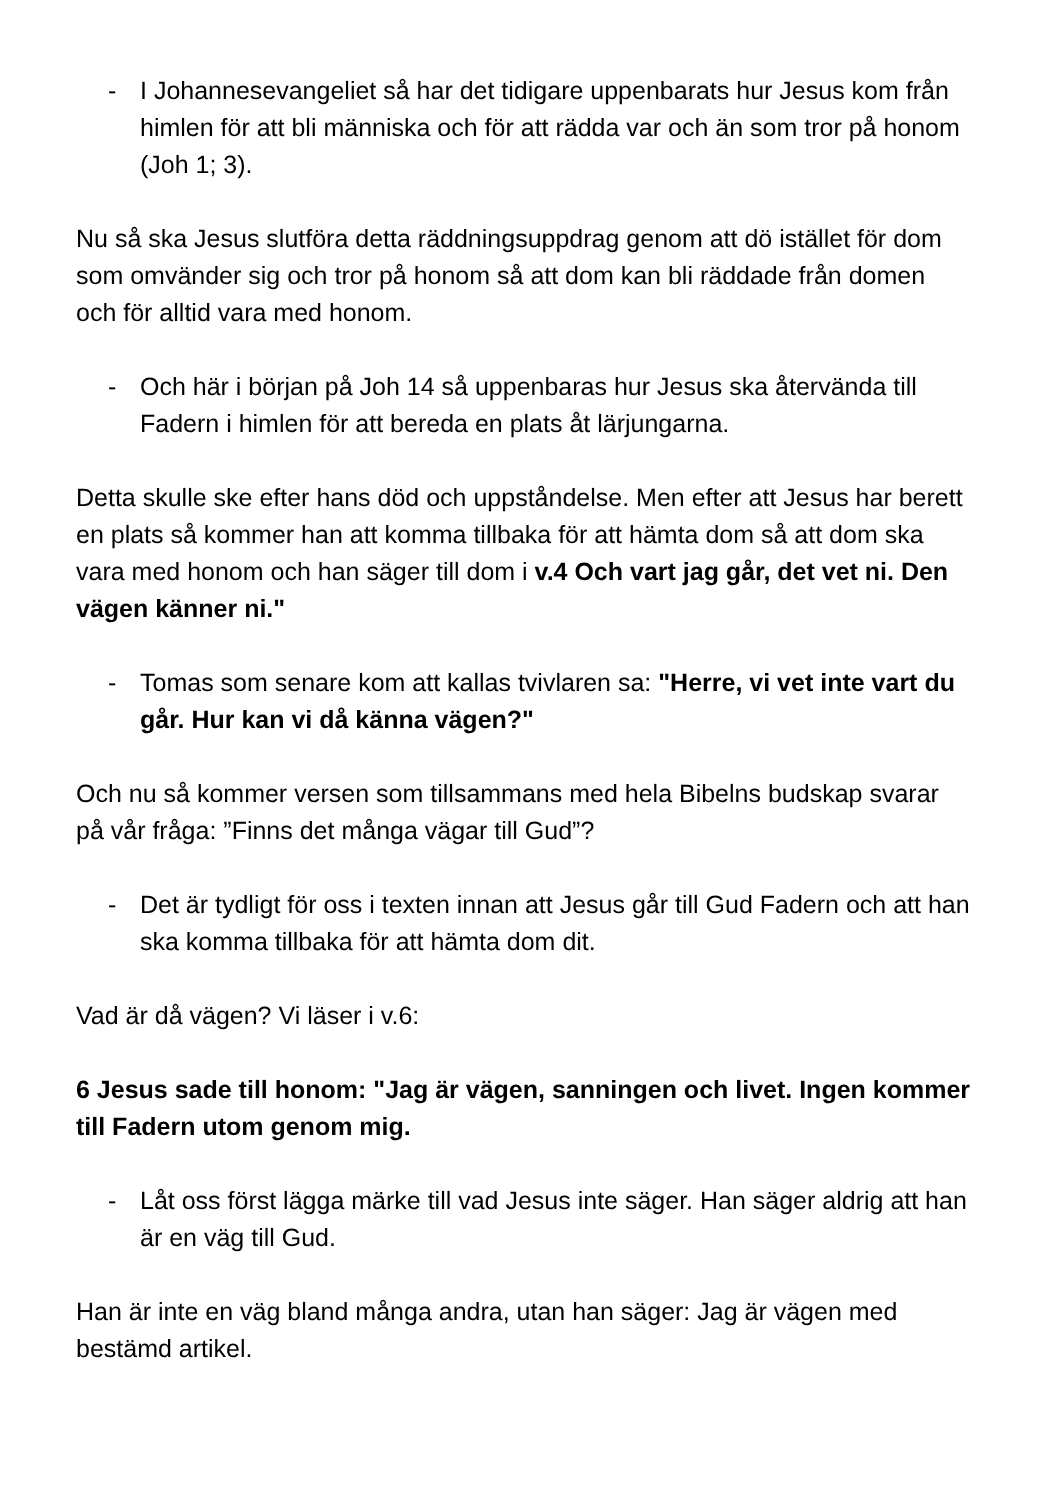- I Johannesevangeliet så har det tidigare uppenbarats hur Jesus kom från himlen för att bli människa och för att rädda var och än som tror på honom (Joh 1; 3).
Nu så ska Jesus slutföra detta räddningsuppdrag genom att dö istället för dom som omvänder sig och tror på honom så att dom kan bli räddade från domen och för alltid vara med honom.
- Och här i början på Joh 14 så uppenbaras hur Jesus ska återvända till Fadern i himlen för att bereda en plats åt lärjungarna.
Detta skulle ske efter hans död och uppståndelse. Men efter att Jesus har berett en plats så kommer han att komma tillbaka för att hämta dom så att dom ska vara med honom och han säger till dom i v.4 Och vart jag går, det vet ni. Den vägen känner ni."
- Tomas som senare kom att kallas tvivlaren sa: "Herre, vi vet inte vart du går. Hur kan vi då känna vägen?"
Och nu så kommer versen som tillsammans med hela Bibelns budskap svarar på vår fråga: ”Finns det många vägar till Gud”?
- Det är tydligt för oss i texten innan att Jesus går till Gud Fadern och att han ska komma tillbaka för att hämta dom dit.
Vad är då vägen? Vi läser i v.6:
6 Jesus sade till honom: "Jag är vägen, sanningen och livet. Ingen kommer till Fadern utom genom mig.
- Låt oss först lägga märke till vad Jesus inte säger. Han säger aldrig att han är en väg till Gud.
Han är inte en väg bland många andra, utan han säger: Jag är vägen med bestämd artikel.